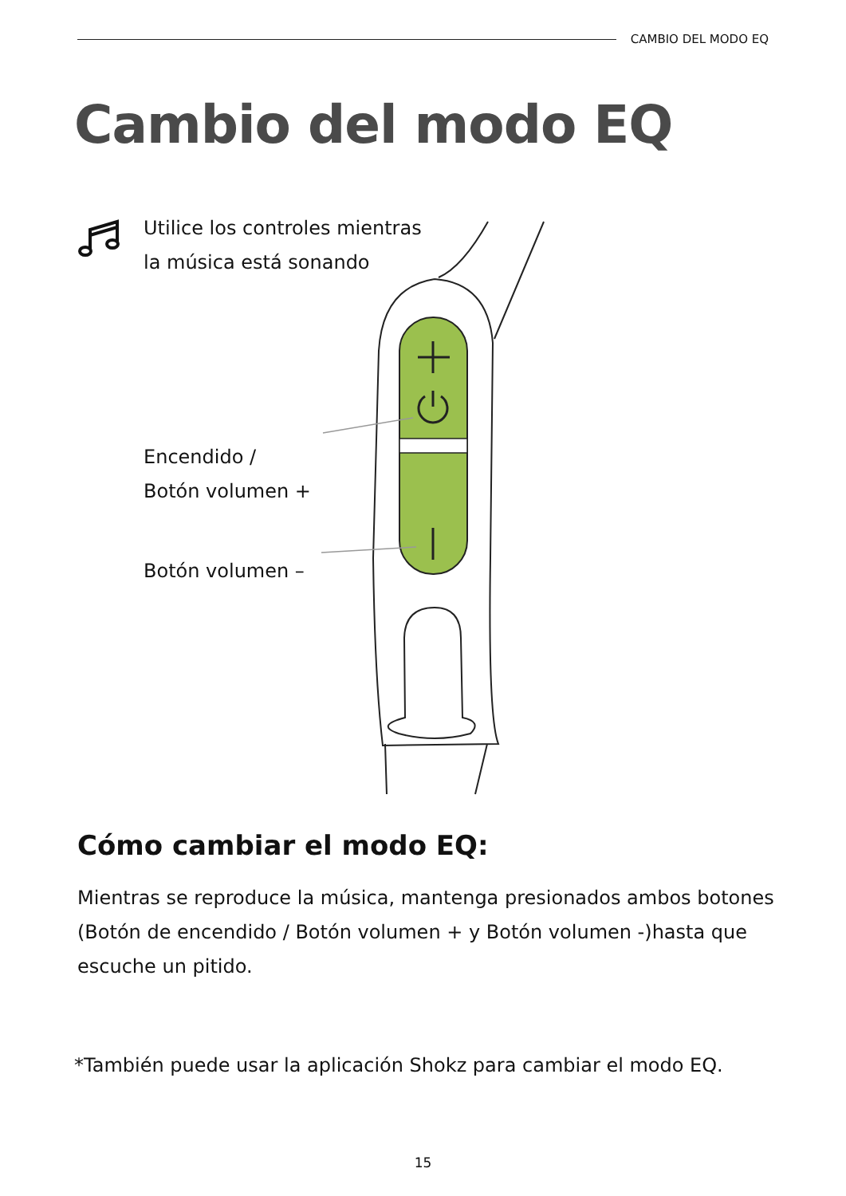CAMBIO DEL MODO EQ
Cambio del modo EQ
Utilice los controles mientras
la música está sonando
Encendido /
Botón volumen +
Botón volumen –
Cómo cambiar el modo EQ:
Mientras se reproduce la música, mantenga presionados ambos botones (Botón de encendido / Botón volumen + y Botón volumen -)hasta que escuche un pitido.
*También puede usar la aplicación Shokz para cambiar el modo EQ.
15